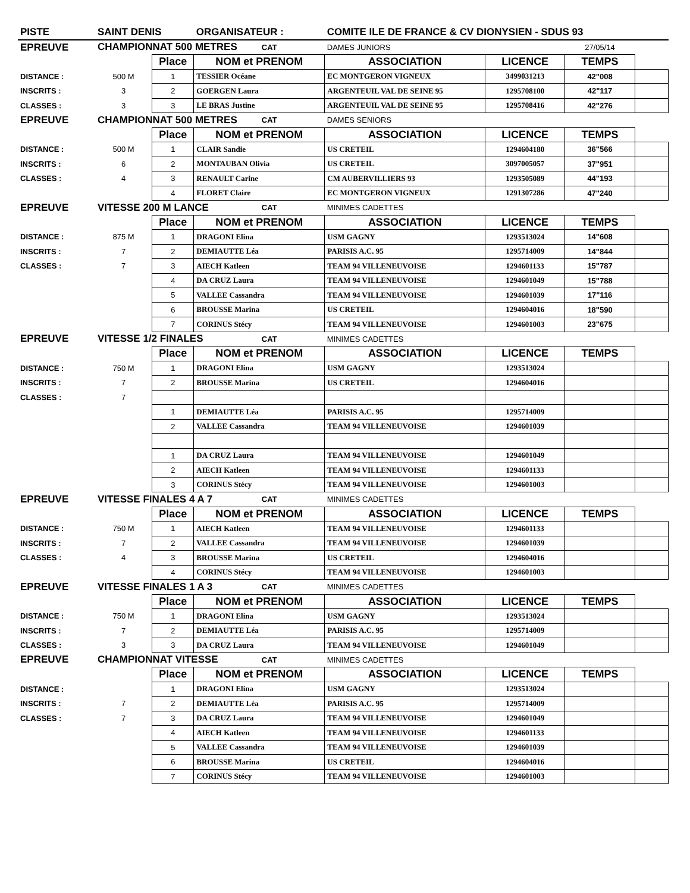| PISTE | SAINT DENIS | | ORGANISATEUR : | | COMITE ILE DE FRANCE & CV DIONYSIEN - SDUS 93 | | | |
| EPREUVE | CHAMPIONNAT 500 METRES | | | CAT | DAMES JUNIORS | | 27/05/14 | |
| | | Place | NOM et PRENOM | | ASSOCIATION | LICENCE | TEMPS | |
| DISTANCE : | 500 M | 1 | TESSIER Océane | | EC MONTGERON VIGNEUX | 3499031213 | 42"008 | |
| INSCRITS : | 3 | 2 | GOERGEN Laura | | ARGENTEUIL VAL DE SEINE 95 | 1295708100 | 42"117 | |
| CLASSES : | 3 | 3 | LE BRAS Justine | | ARGENTEUIL VAL DE SEINE 95 | 1295708416 | 42"276 | |
| EPREUVE | CHAMPIONNAT 500 METRES | | | CAT | DAMES SENIORS | | | |
| | | Place | NOM et PRENOM | | ASSOCIATION | LICENCE | TEMPS | |
| DISTANCE : | 500 M | 1 | CLAIR Sandie | | US CRETEIL | 1294604180 | 36"566 | |
| INSCRITS : | 6 | 2 | MONTAUBAN Olivia | | US CRETEIL | 3097005057 | 37"951 | |
| CLASSES : | 4 | 3 | RENAULT Carine | | CM AUBERVILLIERS 93 | 1293505089 | 44"193 | |
| | | 4 | FLORET Claire | | EC MONTGERON VIGNEUX | 1291307286 | 47"240 | |
| EPREUVE | VITESSE 200 M LANCE | | | CAT | MINIMES CADETTES | | | |
| | | Place | NOM et PRENOM | | ASSOCIATION | LICENCE | TEMPS | |
| DISTANCE : | 875 M | 1 | DRAGONI Elina | | USM GAGNY | 1293513024 | 14"608 | |
| INSCRITS : | 7 | 2 | DEMIAUTTE Léa | | PARISIS A.C. 95 | 1295714009 | 14"844 | |
| CLASSES : | 7 | 3 | AIECH Katleen | | TEAM 94 VILLENEUVOISE | 1294601133 | 15"787 | |
| | | 4 | DA CRUZ Laura | | TEAM 94 VILLENEUVOISE | 1294601049 | 15"788 | |
| | | 5 | VALLEE Cassandra | | TEAM 94 VILLENEUVOISE | 1294601039 | 17"116 | |
| | | 6 | BROUSSE Marina | | US CRETEIL | 1294604016 | 18"590 | |
| | | 7 | CORINUS Stécy | | TEAM 94 VILLENEUVOISE | 1294601003 | 23"675 | |
| EPREUVE | VITESSE 1/2 FINALES | | | CAT | MINIMES CADETTES | | | |
| | | Place | NOM et PRENOM | | ASSOCIATION | LICENCE | TEMPS | |
| DISTANCE : | 750 M | 1 | DRAGONI Elina | | USM GAGNY | 1293513024 | | |
| INSCRITS : | 7 | 2 | BROUSSE Marina | | US CRETEIL | 1294604016 | | |
| CLASSES : | 7 | | | | | | | |
| | | 1 | DEMIAUTTE Léa | | PARISIS A.C. 95 | 1295714009 | | |
| | | 2 | VALLEE Cassandra | | TEAM 94 VILLENEUVOISE | 1294601039 | | |
| | | 1 | DA CRUZ Laura | | TEAM 94 VILLENEUVOISE | 1294601049 | | |
| | | 2 | AIECH Katleen | | TEAM 94 VILLENEUVOISE | 1294601133 | | |
| | | 3 | CORINUS Stécy | | TEAM 94 VILLENEUVOISE | 1294601003 | | |
| EPREUVE | VITESSE FINALES 4 A 7 | | | CAT | MINIMES CADETTES | | | |
| | | Place | NOM et PRENOM | | ASSOCIATION | LICENCE | TEMPS | |
| DISTANCE : | 750 M | 1 | AIECH Katleen | | TEAM 94 VILLENEUVOISE | 1294601133 | | |
| INSCRITS : | 7 | 2 | VALLEE Cassandra | | TEAM 94 VILLENEUVOISE | 1294601039 | | |
| CLASSES : | 4 | 3 | BROUSSE Marina | | US CRETEIL | 1294604016 | | |
| | | 4 | CORINUS Stécy | | TEAM 94 VILLENEUVOISE | 1294601003 | | |
| EPREUVE | VITESSE FINALES 1 A 3 | | | CAT | MINIMES CADETTES | | | |
| | | Place | NOM et PRENOM | | ASSOCIATION | LICENCE | TEMPS | |
| DISTANCE : | 750 M | 1 | DRAGONI Elina | | USM GAGNY | 1293513024 | | |
| INSCRITS : | 7 | 2 | DEMIAUTTE Léa | | PARISIS A.C. 95 | 1295714009 | | |
| CLASSES : | 3 | 3 | DA CRUZ Laura | | TEAM 94 VILLENEUVOISE | 1294601049 | | |
| EPREUVE | CHAMPIONNAT VITESSE | | | CAT | MINIMES CADETTES | | | |
| | | Place | NOM et PRENOM | | ASSOCIATION | LICENCE | TEMPS | |
| DISTANCE : | | 1 | DRAGONI Elina | | USM GAGNY | 1293513024 | | |
| INSCRITS : | 7 | 2 | DEMIAUTTE Léa | | PARISIS A.C. 95 | 1295714009 | | |
| CLASSES : | 7 | 3 | DA CRUZ Laura | | TEAM 94 VILLENEUVOISE | 1294601049 | | |
| | | 4 | AIECH Katleen | | TEAM 94 VILLENEUVOISE | 1294601133 | | |
| | | 5 | VALLEE Cassandra | | TEAM 94 VILLENEUVOISE | 1294601039 | | |
| | | 6 | BROUSSE Marina | | US CRETEIL | 1294604016 | | |
| | | 7 | CORINUS Stécy | | TEAM 94 VILLENEUVOISE | 1294601003 | | |